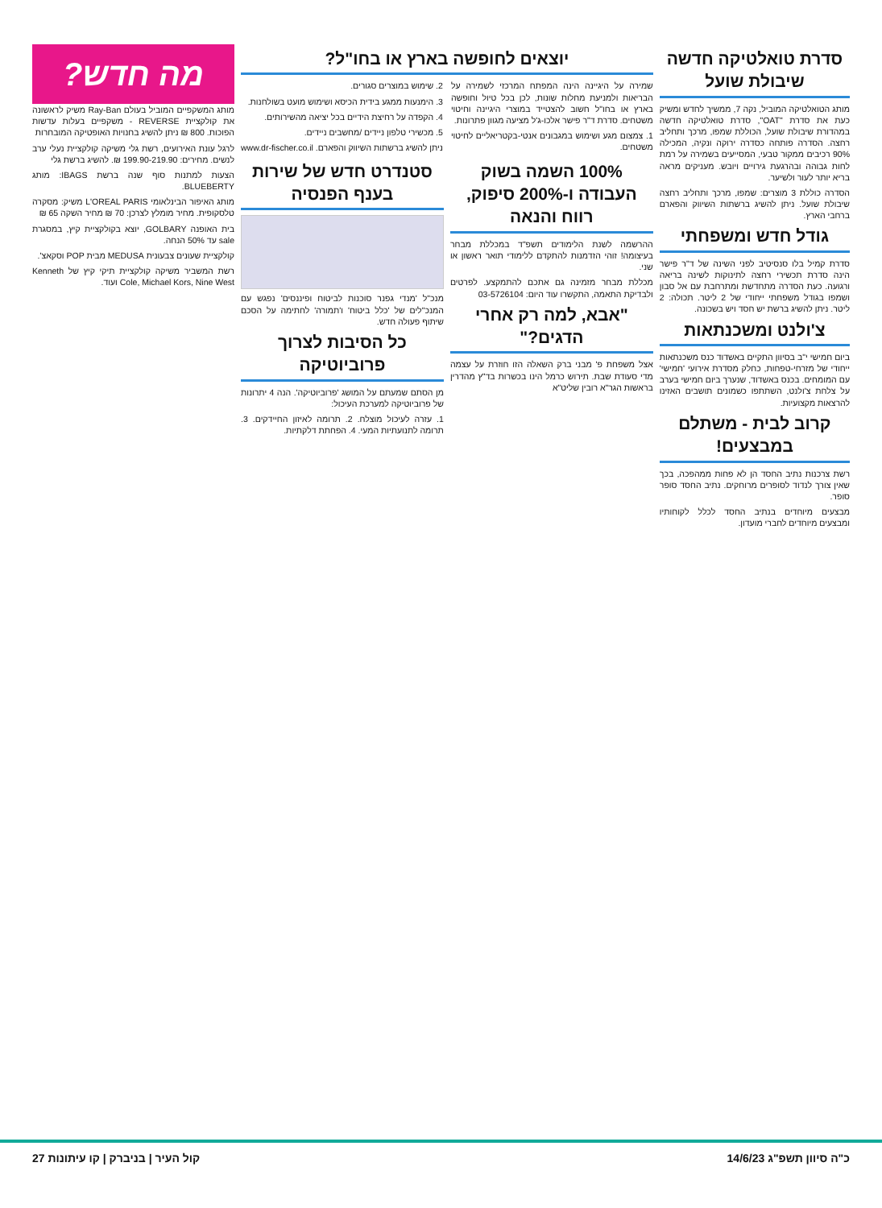סדרת טואלטיקה חדשה שיבולת שועל
מותג הטואלטיקה המוביל, נקה 7, ממשיך לחדש ומשיק כעת את סדרת "OAT", סדרת טואלטיקה חדשה במהדורת שיבולת שועל, הכוללת שמפו, מרכך ותחליב רחצה. הסדרה פותחה כסדרה ירוקה ונקיה, המכילה 90% רכיבים ממקור טבעי, המסייעים בשמירה על רמת לחות גבוהה ובהרגעת גירויים ויובש. מעניקים מראה בריא יותר לעור ולשיער.
הסדרה כוללת 3 מוצרים: שמפו, מרכך ותחליב רחצה שיבולת שועל. ניתן להשיג ברשתות השיווק והפארם ברחבי הארץ.
גודל חדש ומשפחתי
סדרת קמיל בלו סנסיטיב לפני השינה של ד"ר פישר הינה סדרת תכשירי רחצה לתינוקות לשינה בריאה ורגועה. כעת הסדרה מתחדשת ומתרחבת עם אל סבון ושמפו בגודל משפחתי ייחודי של 2 ליטר. תכולה: 2 ליטר. ניתן להשיג ברשת יש חסד ויש בשכונה.
צ'ולנט ומשכנתאות
ביום חמישי י"ב בסיוון התקיים באשדוד כנס משכנתאות ייחודי של מזרחי-טפחות, כחלק מסדרת אירועי 'חמישי' עם המומחים. בכנס באשדוד, שנערך ביום חמישי בערב על צלחת צ'ולנט, השתתפו כשמונים תושבים האזינו להרצאות מקצועיות.
קרוב לבית - משתלם במבצעים!
רשת צרכנות נתיב החסד הן לא פחות ממהפכה, בכך שאין צורך לנדוד לסופרים מרוחקים. נתיב החסד סופר סופר.
מבצעים מיוחדים בנתיב החסד לכלל לקוחותיו ומבצעים מיוחדים לחברי מועדון.
יוצאים לחופשה בארץ או בחו"ל?
שמירה על היגיינה הינה המפתח המרכזי לשמירה על הבריאות ולמניעת מחלות שונות, לכן בכל טיול וחופשה בארץ או בחו"ל חשוב להצטייד במוצרי היגיינה וחיטוי משטחים. סדרת ד"ר פישר אלכו-ג'ל מציעה מגוון פתרונות.
1. צמצום מגע ושימוש במגבונים אנטי-בקטריאליים לחיטוי משטחים.
2. שימוש במוצרים סגורים.
3. הימנעות ממגע בידית הכיסא ושימוש מועט בשולחנות.
4. הקפדה על רחיצת הידיים בכל יציאה מהשירותים.
5. מכשירי טלפון ניידים /מחשבים ניידים.
ניתן להשיג ברשתות השיווק והפארם. www.dr-fischer.co.il
100% השמה בשוק העבודה ו-200% סיפוק, רווח והנאה
ההרשמה לשנת הלימודים תשפ"ד במכללת מבחר בעיצומה! זוהי הזדמנות להתקדם ללימודי תואר ראשון או שני.
מכללת מבחר מזמינה גם אתכם להתמקצע. לפרטים ולבדיקת התאמה, התקשרו עוד היום: 03-5726104
"אבא, למה רק אחרי הדגים?"
אצל משפחת פ' מבני ברק השאלה הזו חוזרת על עצמה מדי סעודת שבת. תירוש כרמל הינו בכשרות בד"ץ מהדרין בראשות הגר"א רובין שליט"א
סטנדרט חדש של שירות בענף הפנסיה
מנכ"ל 'מנדי גפנר סוכנות לביטוח ופיננסים' נפגש עם המנכ"לים של 'כלל ביטוח' ו'תמורה' לחתימה על הסכם שיתוף פעולה חדש.
כל הסיבות לצרוך פרוביוטיקה
מן הסתם שמעתם על המושג 'פרוביוטיקה'. הנה 4 יתרונות של פרוביוטיקה למערכת העיכול:
1. עזרה לעיכול מוצלח. 2. תרומה לאיזון החיידקים. 3. תרומה לתנועתיות המעי. 4. הפחתת דלקתיות.
מה חדש?
מותג המשקפיים המוביל בעולם Ray-Ban משיק לראשונה את קולקציית REVERSE - משקפיים בעלות עדשות הפוכות. 800 ₪ ניתן להשיג בחנויות האופטיקה המובחרות
לרגל עונת האירועים, רשת גלי משיקה קולקציית נעלי ערב לנשים. מחירים: 199.90-219.90 ₪. להשיג ברשת גלי
הצעות למתנות סוף שנה ברשת IBAGS: מותג BLUEBERTY.
מותג האיפור הבינלאומי L'OREAL PARIS משיק: מסקרה טלסקופית. מחיר מומלץ לצרכן: 70 ₪ מחיר השקה 65 ₪
בית האופנה GOLBARY, יוצא בקולקציית קיץ, במסגרת sale עד 50% הנחה.
קולקציית שעונים צבעונית MEDUSA מבית POP וסקאצ'.
רשת המשביר משיקה קולקציית תיקי קיץ של Kenneth Cole, Michael Kors, Nine West ועוד.
כ"ה סיוון תשפ"ג 14/6/23 קול העיר | בניברק | קו עיתונות 27